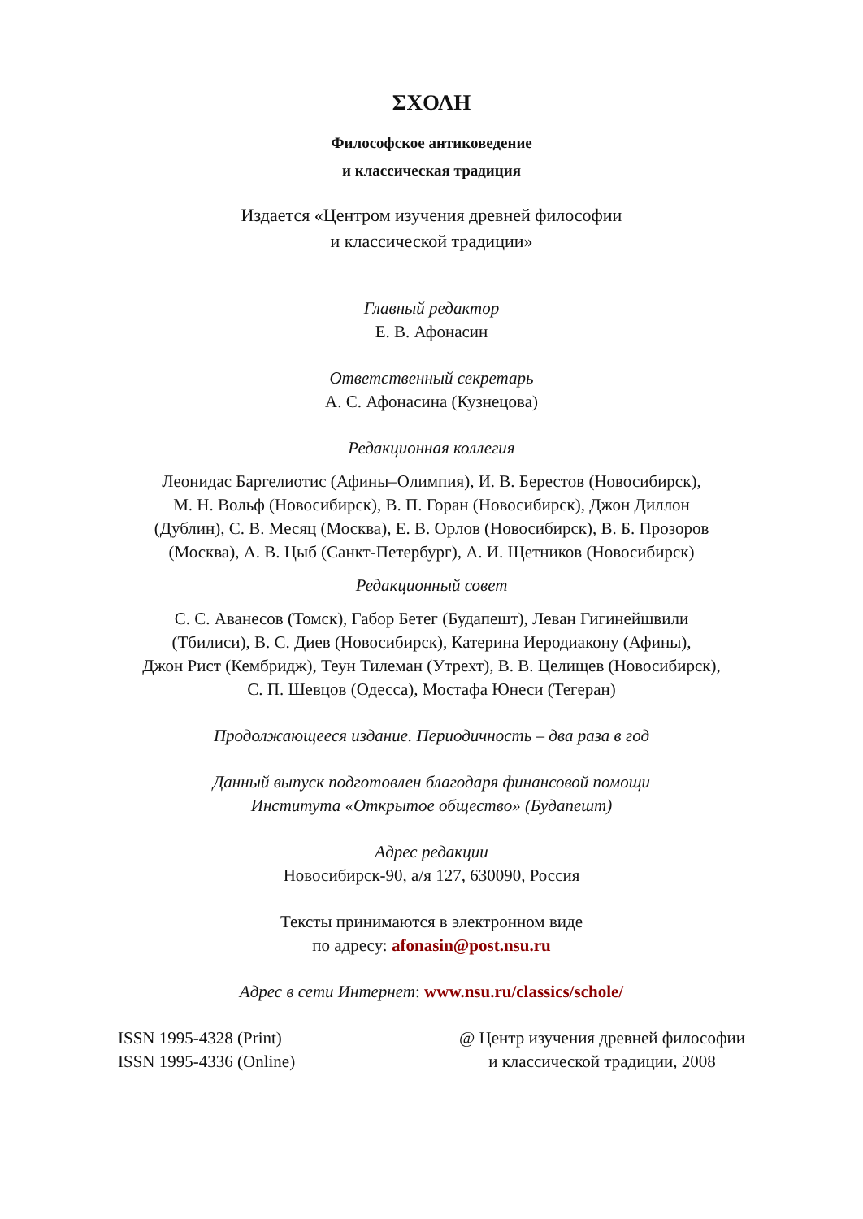ΣΧΟΛΗ
Философское антиковедение
и классическая традиция
Издается «Центром изучения древней философии
и классической традиции»
Главный редактор
Е. В. Афонасин
Ответственный секретарь
А. С. Афонасина (Кузнецова)
Редакционная коллегия
Леонидас Баргелиотис (Афины–Олимпия), И. В. Берестов (Новосибирск),
М. Н. Вольф (Новосибирск), В. П. Горан (Новосибирск), Джон Диллон
(Дублин), С. В. Месяц (Москва), Е. В. Орлов (Новосибирск), В. Б. Прозоров
(Москва), А. В. Цыб (Санкт-Петербург), А. И. Щетников (Новосибирск)
Редакционный совет
С. С. Аванесов (Томск), Габор Бетег (Будапешт), Леван Гигинейшвили
(Тбилиси), В. С. Диев (Новосибирск), Катерина Иеродиакону (Афины),
Джон Рист (Кембридж), Теун Тилеман (Утрехт), В. В. Целищев (Новосибирск),
С. П. Шевцов (Одесса), Мостафа Юнеси (Тегеран)
Продолжающееся издание. Периодичность – два раза в год
Данный выпуск подготовлен благодаря финансовой помощи
Института «Открытое общество» (Будапешт)
Адрес редакции
Новосибирск-90, а/я 127, 630090, Россия
Тексты принимаются в электронном виде
по адресу: afonasin@post.nsu.ru
Адрес в сети Интернет: www.nsu.ru/classics/schole/
ISSN 1995-4328 (Print)
ISSN 1995-4336 (Online)
@ Центр изучения древней философии
и классической традиции, 2008